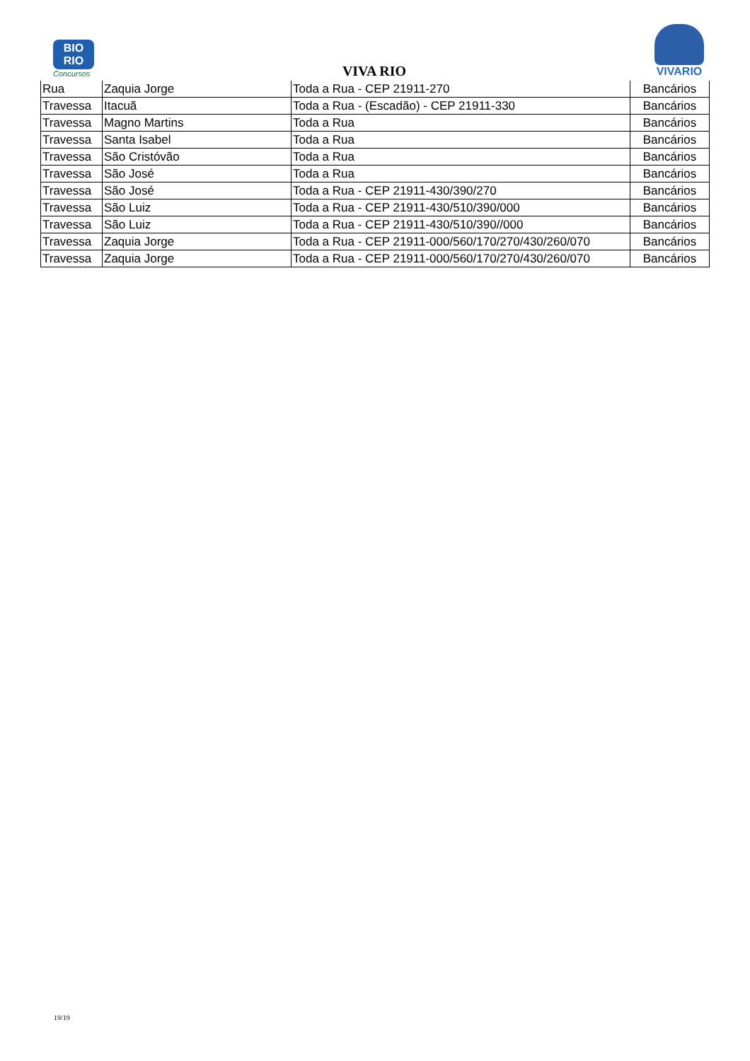BIO
RIO
Concursos
VIVA RIO
VIVARIO
| Rua | Zaquia Jorge | Toda a Rua - CEP 21911-270 | Bancários |
| Travessa | Itacuã | Toda a Rua - (Escadão) - CEP 21911-330 | Bancários |
| Travessa | Magno Martins | Toda a Rua | Bancários |
| Travessa | Santa Isabel | Toda a Rua | Bancários |
| Travessa | São Cristóvão | Toda a Rua | Bancários |
| Travessa | São José | Toda a Rua | Bancários |
| Travessa | São José | Toda a Rua - CEP 21911-430/390/270 | Bancários |
| Travessa | São Luiz | Toda a Rua - CEP 21911-430/510/390/000 | Bancários |
| Travessa | São Luiz | Toda a Rua - CEP 21911-430/510/390//000 | Bancários |
| Travessa | Zaquia Jorge | Toda a Rua - CEP 21911-000/560/170/270/430/260/070 | Bancários |
| Travessa | Zaquia Jorge | Toda a Rua - CEP 21911-000/560/170/270/430/260/070 | Bancários |
19/19